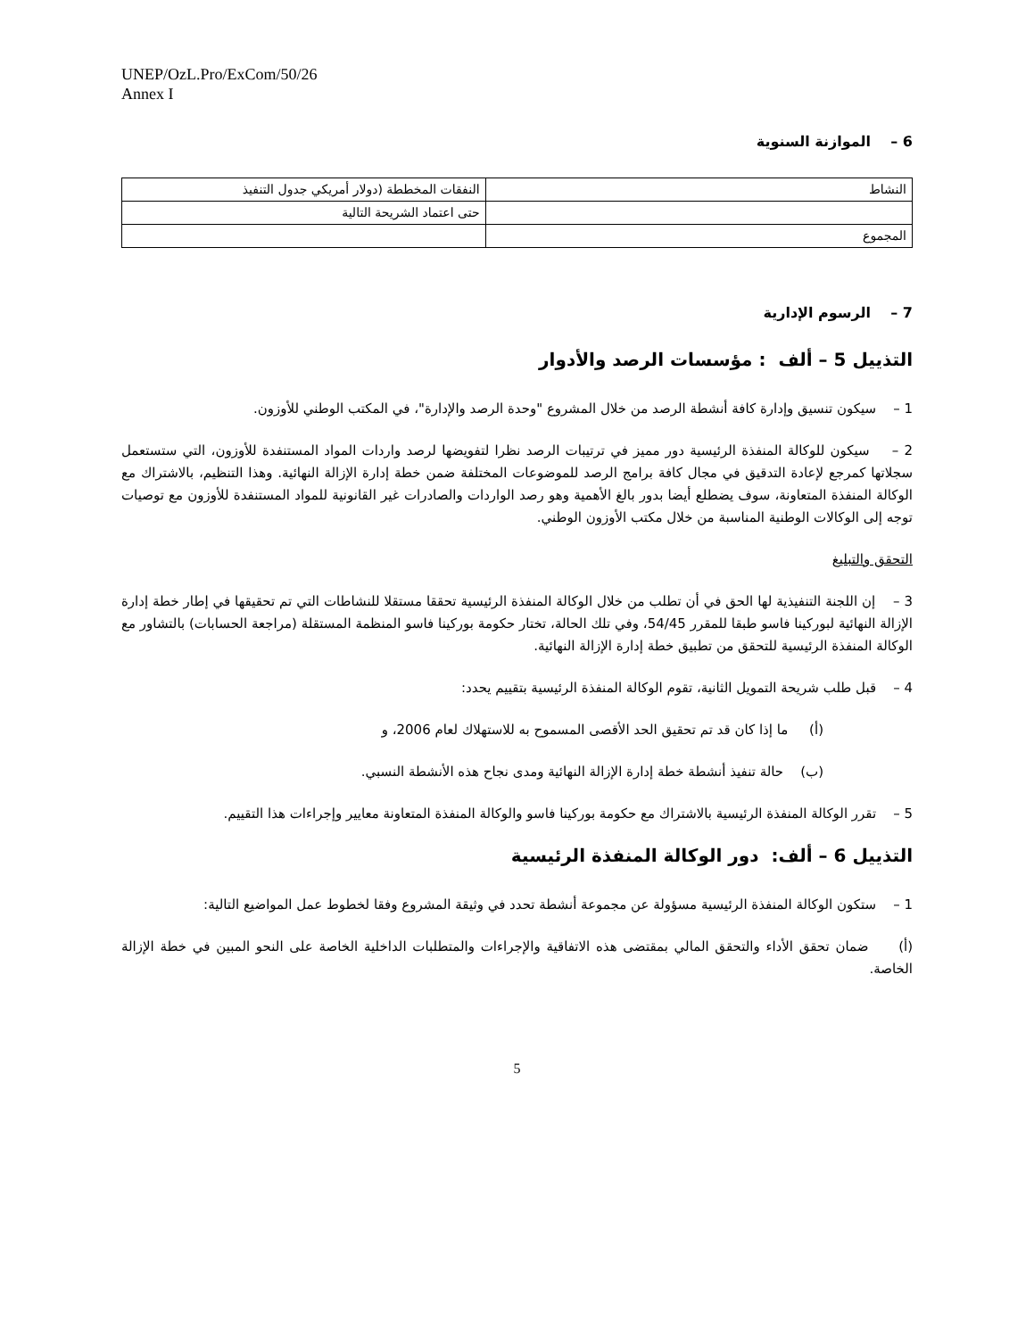UNEP/OzL.Pro/ExCom/50/26
Annex I
6 – الموازنة السنوية
| النشاط | النفقات المخططة (دولار أمريكي جدول التنفيذ |
| | حتى اعتماد الشريحة التالية |
| المجموع | |
7 – الرسوم الإدارية
التذييل 5 – ألف : مؤسسات الرصد والأدوار
1 – سيكون تنسيق وإدارة كافة أنشطة الرصد من خلال المشروع "وحدة الرصد والإدارة"، في المكتب الوطني للأوزون.
2 – سيكون للوكالة المنفذة الرئيسية دور مميز في ترتيبات الرصد نظرا لتفويضها لرصد واردات المواد المستنفدة للأوزون، التي ستستعمل سجلاتها كمرجع لإعادة التدقيق في مجال كافة برامج الرصد للموضوعات المختلفة ضمن خطة إدارة الإزالة النهائية. وهذا التنظيم، بالاشتراك مع الوكالة المنفذة المتعاونة، سوف يضطلع أيضا بدور بالغ الأهمية وهو رصد الواردات والصادرات غير القانونية للمواد المستنفدة للأوزون مع توصيات توجه إلى الوكالات الوطنية المناسبة من خلال مكتب الأوزون الوطني.
التحقق والتبليغ
3 – إن اللجنة التنفيذية لها الحق في أن تطلب من خلال الوكالة المنفذة الرئيسية تحققا مستقلا للنشاطات التي تم تحقيقها في إطار خطة إدارة الإزالة النهائية لبوركينا فاسو طبقا للمقرر 54/45، وفي تلك الحالة، تختار حكومة بوركينا فاسو المنظمة المستقلة (مراجعة الحسابات) بالتشاور مع الوكالة المنفذة الرئيسية للتحقق من تطبيق خطة إدارة الإزالة النهائية.
4 – قبل طلب شريحة التمويل الثانية، تقوم الوكالة المنفذة الرئيسية بتقييم يحدد:
(أ) ما إذا كان قد تم تحقيق الحد الأقصى المسموح به للاستهلاك لعام 2006، و
(ب) حالة تنفيذ أنشطة خطة إدارة الإزالة النهائية ومدى نجاح هذه الأنشطة النسبي.
5 – تقرر الوكالة المنفذة الرئيسية بالاشتراك مع حكومة بوركينا فاسو والوكالة المنفذة المتعاونة معايير وإجراءات هذا التقييم.
التذييل 6 – ألف: دور الوكالة المنفذة الرئيسية
1 – ستكون الوكالة المنفذة الرئيسية مسؤولة عن مجموعة أنشطة تحدد في وثيقة المشروع وفقا لخطوط عمل المواضيع التالية:
(أ) ضمان تحقق الأداء والتحقق المالي بمقتضى هذه الاتفاقية والإجراءات والمتطلبات الداخلية الخاصة على النحو المبين في خطة الإزالة الخاصة.
5